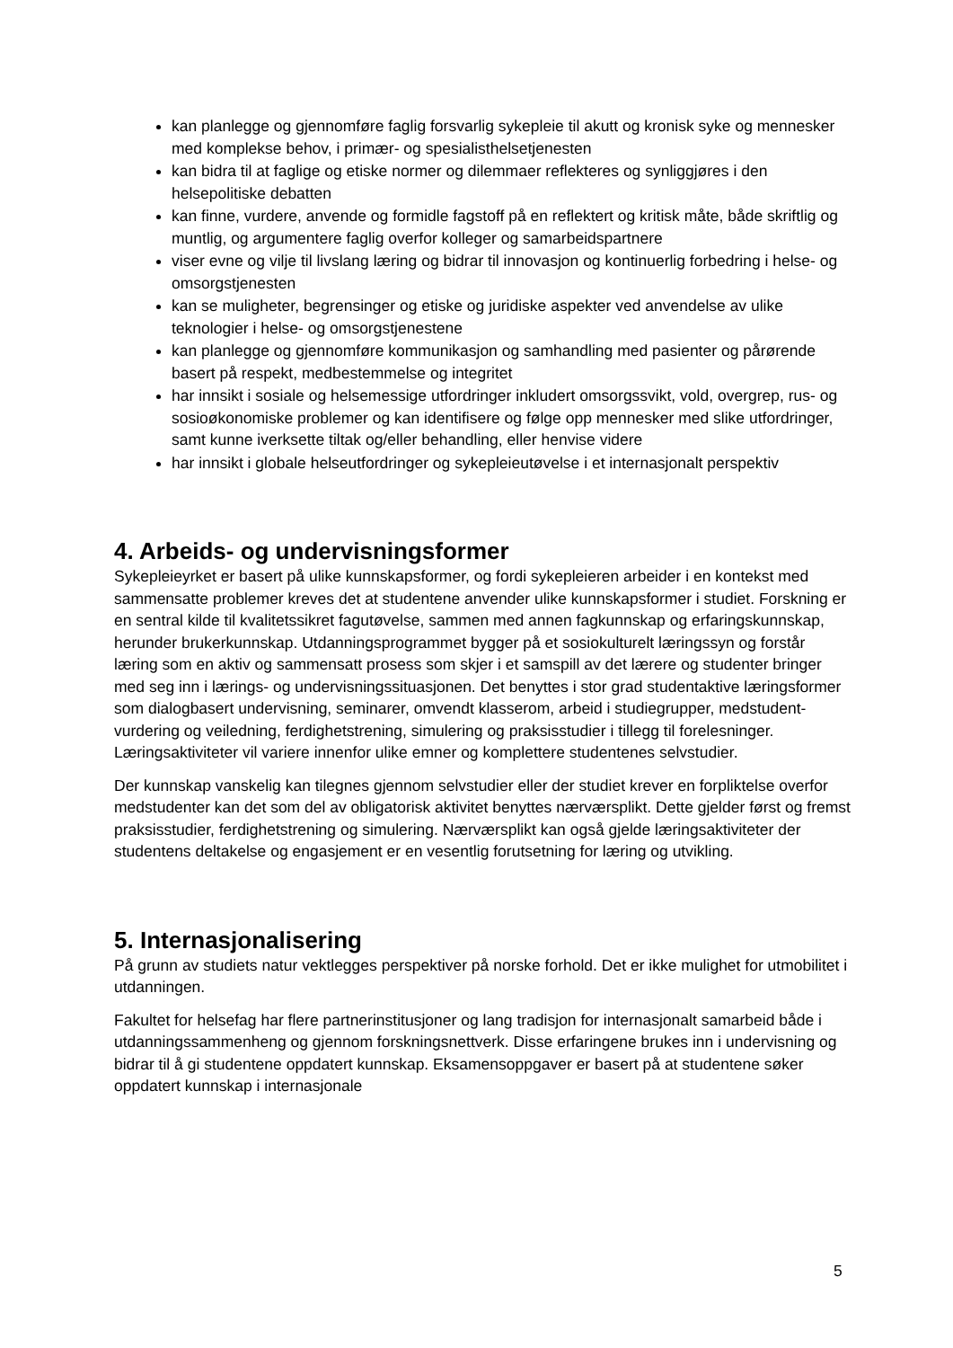kan planlegge og gjennomføre faglig forsvarlig sykepleie til akutt og kronisk syke og mennesker med komplekse behov, i primær- og spesialisthelsetjenesten
kan bidra til at faglige og etiske normer og dilemmaer reflekteres og synliggjøres i den helsepolitiske debatten
kan finne, vurdere, anvende og formidle fagstoff på en reflektert og kritisk måte, både skriftlig og muntlig, og argumentere faglig overfor kolleger og samarbeidspartnere
viser evne og vilje til livslang læring og bidrar til innovasjon og kontinuerlig forbedring i helse- og omsorgstjenesten
kan se muligheter, begrensinger og etiske og juridiske aspekter ved anvendelse av ulike teknologier i helse- og omsorgstjenestene
kan planlegge og gjennomføre kommunikasjon og samhandling med pasienter og pårørende basert på respekt, medbestemmelse og integritet
har innsikt i sosiale og helsemessige utfordringer inkludert omsorgssvikt, vold, overgrep, rus- og sosioøkonomiske problemer og kan identifisere og følge opp mennesker med slike utfordringer, samt kunne iverksette tiltak og/eller behandling, eller henvise videre
har innsikt i globale helseutfordringer og sykepleieutøvelse i et internasjonalt perspektiv
4. Arbeids- og undervisningsformer
Sykepleieyrket er basert på ulike kunnskapsformer, og fordi sykepleieren arbeider i en kontekst med sammensatte problemer kreves det at studentene anvender ulike kunnskapsformer i studiet. Forskning er en sentral kilde til kvalitetssikret fagutøvelse, sammen med annen fagkunnskap og erfaringskunnskap, herunder brukerkunnskap. Utdanningsprogrammet bygger på et sosiokulturelt læringssyn og forstår læring som en aktiv og sammensatt prosess som skjer i et samspill av det lærere og studenter bringer med seg inn i lærings- og undervisningssituasjonen. Det benyttes i stor grad studentaktive læringsformer som dialogbasert undervisning, seminarer, omvendt klasserom, arbeid i studiegrupper, medstudent-vurdering og veiledning, ferdighetstrening, simulering og praksisstudier i tillegg til forelesninger. Læringsaktiviteter vil variere innenfor ulike emner og komplettere studentenes selvstudier.
Der kunnskap vanskelig kan tilegnes gjennom selvstudier eller der studiet krever en forpliktelse overfor medstudenter kan det som del av obligatorisk aktivitet benyttes nærværsplikt. Dette gjelder først og fremst praksisstudier, ferdighetstrening og simulering. Nærværsplikt kan også gjelde læringsaktiviteter der studentens deltakelse og engasjement er en vesentlig forutsetning for læring og utvikling.
5. Internasjonalisering
På grunn av studiets natur vektlegges perspektiver på norske forhold. Det er ikke mulighet for utmobilitet i utdanningen.
Fakultet for helsefag har flere partnerinstitusjoner og lang tradisjon for internasjonalt samarbeid både i utdanningssammenheng og gjennom forskningsnettverk. Disse erfaringene brukes inn i undervisning og bidrar til å gi studentene oppdatert kunnskap. Eksamensoppgaver er basert på at studentene søker oppdatert kunnskap i internasjonale
5